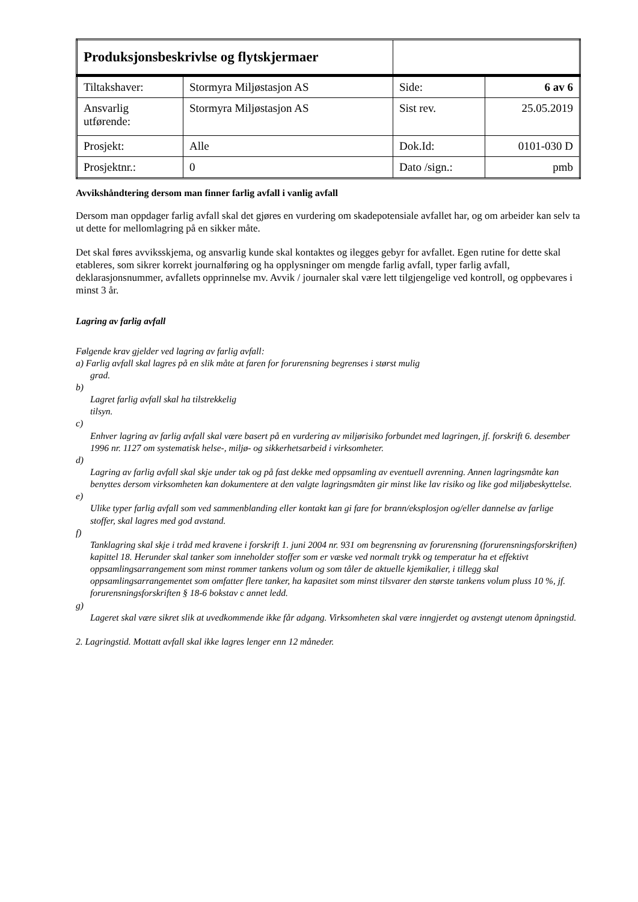| Produksjonsbeskrivlse og flytskjermaer | | | |
| Tiltakshaver: | Stormyra Miljøstasjon AS | Side: | 6 av 6 |
| Ansvarlig utførende: | Stormyra Miljøstasjon AS | Sist rev. | 25.05.2019 |
| Prosjekt: | Alle | Dok.Id: | 0101-030 D |
| Prosjektnr.: | 0 | Dato /sign.: | pmb |
Avvikshåndtering dersom man finner farlig avfall i vanlig avfall
Dersom man oppdager farlig avfall skal det gjøres en vurdering om skadepotensiale avfallet har, og om arbeider kan selv ta ut dette for mellomlagring på en sikker måte.
Det skal føres avviksskjema, og ansvarlig kunde skal kontaktes og ilegges gebyr for avfallet. Egen rutine for dette skal etableres, som sikrer korrekt journalføring og ha opplysninger om mengde farlig avfall, typer farlig avfall, deklarasjonsnummer, avfallets opprinnelse mv. Avvik / journaler skal være lett tilgjengelige ved kontroll, og oppbevares i minst 3 år.
Lagring av farlig avfall
Følgende krav gjelder ved lagring av farlig avfall:
a) Farlig avfall skal lagres på en slik måte at faren for forurensning begrenses i størst mulig
grad.
b)
Lagret farlig avfall skal ha tilstrekkelig
tilsyn.
c)
Enhver lagring av farlig avfall skal være basert på en vurdering av miljørisiko forbundet med lagringen, jf. forskrift 6. desember 1996 nr. 1127 om systematisk helse-, miljø- og sikkerhetsarbeid i virksomheter.
d)
Lagring av farlig avfall skal skje under tak og på fast dekke med oppsamling av eventuell avrenning. Annen lagringsmåte kan benyttes dersom virksomheten kan dokumentere at den valgte lagringsmåten gir minst like lav risiko og like god miljøbeskyttelse.
e)
Ulike typer farlig avfall som ved sammenblanding eller kontakt kan gi fare for brann/eksplosjon og/eller dannelse av farlige stoffer, skal lagres med god avstand.
f)
Tanklagring skal skje i tråd med kravene i forskrift 1. juni 2004 nr. 931 om begrensning av forurensning (forurensningsforskriften) kapittel 18. Herunder skal tanker som inneholder stoffer som er væske ved normalt trykk og temperatur ha et effektivt oppsamlingsarrangement som minst rommer tankens volum og som tåler de aktuelle kjemikalier, i tillegg skal oppsamlingsarrangementet som omfatter flere tanker, ha kapasitet som minst tilsvarer den største tankens volum pluss 10 %, jf. forurensningsforskriften § 18-6 bokstav c annet ledd.
g)
Lageret skal være sikret slik at uvedkommende ikke får adgang. Virksomheten skal være inngjerdet og avstengt utenom åpningstid.
2. Lagringstid. Mottatt avfall skal ikke lagres lenger enn 12 måneder.